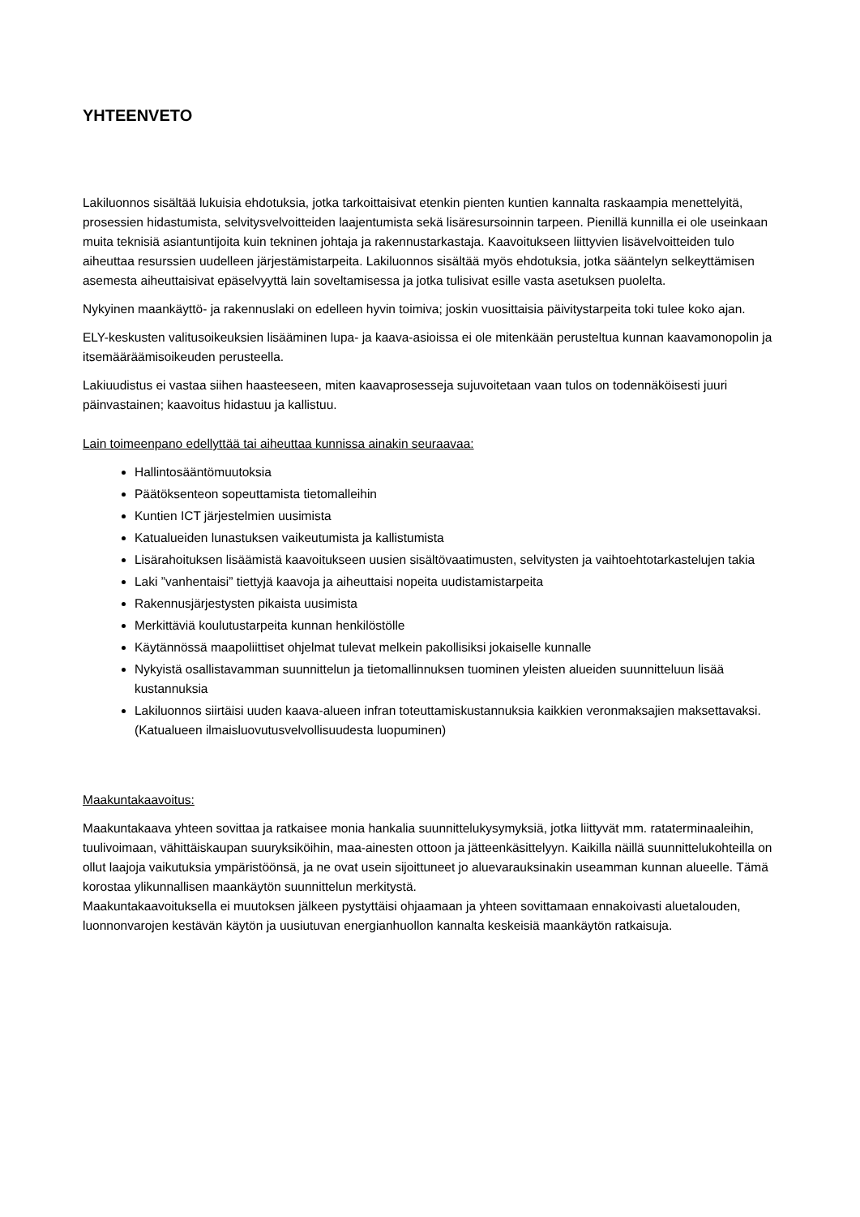YHTEENVETO
Lakiluonnos sisältää lukuisia ehdotuksia, jotka tarkoittaisivat etenkin pienten kuntien kannalta raskaampia menettelyitä, prosessien hidastumista, selvitysvelvoitteiden laajentumista sekä lisäresursoinnin tarpeen. Pienillä kunnilla ei ole useinkaan muita teknisiä asiantuntijoita kuin tekninen johtaja ja rakennustarkastaja. Kaavoitukseen liittyvien lisävelvoitteiden tulo aiheuttaa resurssien uudelleen järjestämistarpeita. Lakiluonnos sisältää myös ehdotuksia, jotka sääntelyn selkeyttämisen asemesta aiheuttaisivat epäselvyyttä lain soveltamisessa ja jotka tulisivat esille vasta asetuksen puolelta.
Nykyinen maankäyttö- ja rakennuslaki on edelleen hyvin toimiva; joskin vuosittaisia päivitystarpeita toki tulee koko ajan.
ELY-keskusten valitusoikeuksien lisääminen lupa- ja kaava-asioissa ei ole mitenkään perusteltua kunnan kaavamonopolin ja itsemääräämisoikeuden perusteella.
Lakiuudistus ei vastaa siihen haasteeseen, miten kaavaprosesseja sujuvoitetaan vaan tulos on todennäköisesti juuri päinvastainen; kaavoitus hidastuu ja kallistuu.
Lain toimeenpano edellyttää tai aiheuttaa kunnissa ainakin seuraavaa:
Hallintosääntömuutoksia
Päätöksenteon sopeuttamista tietomalleihin
Kuntien ICT järjestelmien uusimista
Katualueiden lunastuksen vaikeutumista ja kallistumista
Lisärahoituksen lisäämistä kaavoitukseen uusien sisältövaatimusten, selvitysten ja vaihtoehtotarkastelujen takia
Laki ”vanhentaisi” tiettyjä kaavoja ja aiheuttaisi nopeita uudistamistarpeita
Rakennusjärjestysten pikaista uusimista
Merkittäviä koulutustarpeita kunnan henkilöstölle
Käytännössä maapoliittiset ohjelmat tulevat melkein pakollisiksi jokaiselle kunnalle
Nykyistä osallistavamman suunnittelun ja tietomallinnuksen tuominen yleisten alueiden suunnitteluun lisää kustannuksia
Lakiluonnos siirtäisi uuden kaava-alueen infran toteuttamiskustannuksia kaikkien veronmaksajien maksettavaksi. (Katualueen ilmaisluovutusvelvollisuudesta luopuminen)
Maakuntakaavoitus:
Maakuntakaava yhteen sovittaa ja ratkaisee monia hankalia suunnittelukysymyksiä, jotka liittyvät mm. rataterminaaleihin, tuulivoimaan, vähittäiskaupan suuryksiköihin, maa-ainesten ottoon ja jätteenkäsittelyyn. Kaikilla näillä suunnittelukohteilla on ollut laajoja vaikutuksia ympäristöönsä, ja ne ovat usein sijoittuneet jo aluevarauksinakin useamman kunnan alueelle. Tämä korostaa ylikunnallisen maankäytön suunnittelun merkitystä.
Maakuntakaavoituksella ei muutoksen jälkeen pystyttäisi ohjaamaan ja yhteen sovittamaan ennakoivasti aluetalouden, luonnonvarojen kestävän käytön ja uusiutuvan energianhuollon kannalta keskeisiä maankäytön ratkaisuja.